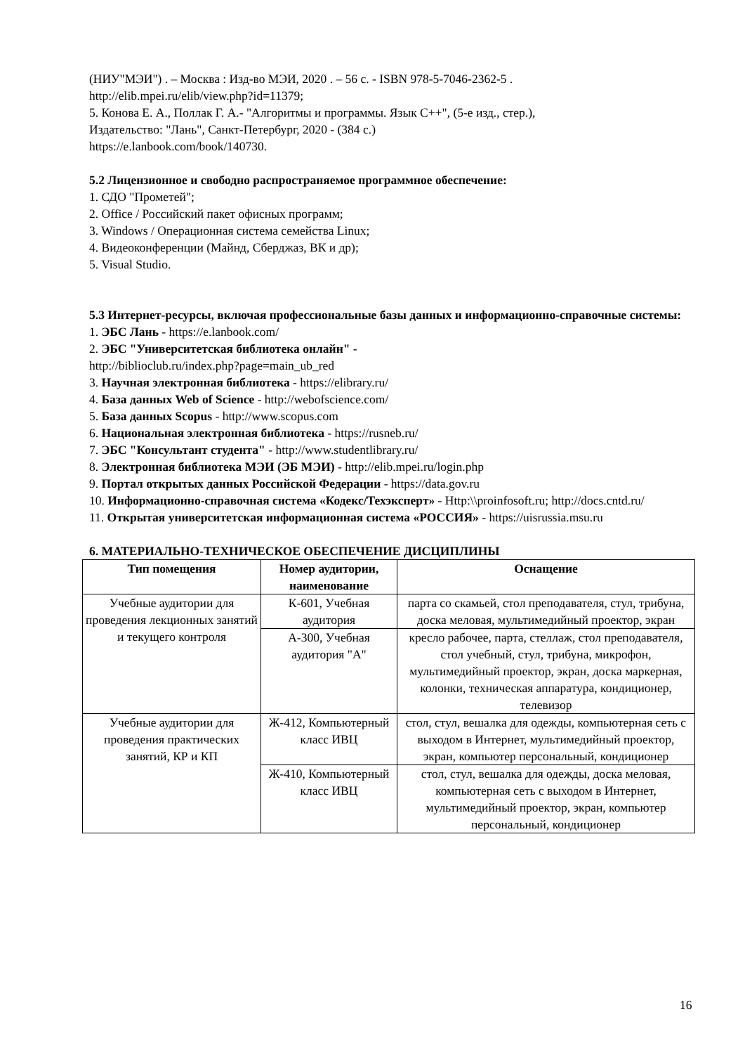(НИУ"МЭИ") . – Москва : Изд-во МЭИ, 2020 . – 56 с. - ISBN 978-5-7046-2362-5 .
http://elib.mpei.ru/elib/view.php?id=11379;
5. Конова Е. А., Поллак Г. А.- "Алгоритмы и программы. Язык С++", (5-е изд., стер.),
Издательство: "Лань", Санкт-Петербург, 2020 - (384 с.)
https://e.lanbook.com/book/140730.
5.2 Лицензионное и свободно распространяемое программное обеспечение:
1. СДО "Прометей";
2. Office / Российский пакет офисных программ;
3. Windows / Операционная система семейства Linux;
4. Видеоконференции (Майнд, Сберджаз, ВК и др);
5. Visual Studio.
5.3 Интернет-ресурсы, включая профессиональные базы данных и информационно-справочные системы:
1. ЭБС Лань - https://e.lanbook.com/
2. ЭБС "Университетская библиотека онлайн" -
http://biblioclub.ru/index.php?page=main_ub_red
3. Научная электронная библиотека - https://elibrary.ru/
4. База данных Web of Science - http://webofscience.com/
5. База данных Scopus - http://www.scopus.com
6. Национальная электронная библиотека - https://rusneb.ru/
7. ЭБС "Консультант студента" - http://www.studentlibrary.ru/
8. Электронная библиотека МЭИ (ЭБ МЭИ) - http://elib.mpei.ru/login.php
9. Портал открытых данных Российской Федерации - https://data.gov.ru
10. Информационно-справочная система «Кодекс/Техэксперт» - Http:\\proinfosoft.ru; http://docs.cntd.ru/
11. Открытая университетская информационная система «РОССИЯ» - https://uisrussia.msu.ru
6. МАТЕРИАЛЬНО-ТЕХНИЧЕСКОЕ ОБЕСПЕЧЕНИЕ ДИСЦИПЛИНЫ
| Тип помещения | Номер аудитории, наименование | Оснащение |
| --- | --- | --- |
| Учебные аудитории для проведения лекционных занятий и текущего контроля | К-601, Учебная аудитория | парта со скамьей, стол преподавателя, стул, трибуна, доска меловая, мультимедийный проектор, экран |
| | А-300, Учебная аудитория "А" | кресло рабочее, парта, стеллаж, стол преподавателя, стол учебный, стул, трибуна, микрофон, мультимедийный проектор, экран, доска маркерная, колонки, техническая аппаратура, кондиционер, телевизор |
| Учебные аудитории для проведения практических занятий, КР и КП | Ж-412, Компьютерный класс ИВЦ | стол, стул, вешалка для одежды, компьютерная сеть с выходом в Интернет, мультимедийный проектор, экран, компьютер персональный, кондиционер |
| | Ж-410, Компьютерный класс ИВЦ | стол, стул, вешалка для одежды, доска меловая, компьютерная сеть с выходом в Интернет, мультимедийный проектор, экран, компьютер персональный, кондиционер |
16